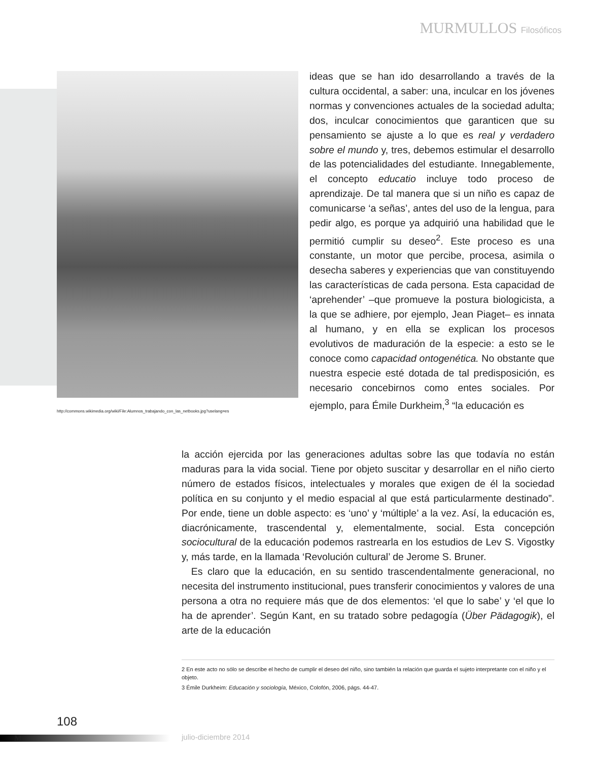MURMULLOS Filosóficos
http://commons.wikimedia.org/wiki/File:Alumnos_trabajando_con_las_netbooks.jpg?uselang=es
ideas que se han ido desarrollando a través de la cultura occidental, a saber: una, inculcar en los jóvenes normas y convenciones actuales de la sociedad adulta; dos, inculcar conocimientos que garanticen que su pensamiento se ajuste a lo que es real y verdadero sobre el mundo y, tres, debemos estimular el desarrollo de las potencialidades del estudiante. Innegablemente, el concepto educatio incluye todo proceso de aprendizaje. De tal manera que si un niño es capaz de comunicarse ‘a señas’, antes del uso de la lengua, para pedir algo, es porque ya adquirió una habilidad que le permitió cumplir su deseo<sup>2</sup>. Este proceso es una constante, un motor que percibe, procesa, asimila o desecha saberes y experiencias que van constituyendo las características de cada persona. Esta capacidad de ‘aprehender’ –que promueve la postura biologicista, a la que se adhiere, por ejemplo, Jean Piaget– es innata al humano, y en ella se explican los procesos evolutivos de maduración de la especie: a esto se le conoce como capacidad ontogenética. No obstante que nuestra especie esté dotada de tal predisposición, es necesario concebirnos como entes sociales. Por ejemplo, para Émile Durkheim,<sup>3</sup> “la educación es
la acción ejercida por las generaciones adultas sobre las que todavía no están maduras para la vida social. Tiene por objeto suscitar y desarrollar en el niño cierto número de estados físicos, intelectuales y morales que exigen de él la sociedad política en su conjunto y el medio espacial al que está particularmente destinado”. Por ende, tiene un doble aspecto: es ‘uno’ y ‘múltiple’ a la vez. Así, la educación es, diacrónicamente, trascendental y, elementalmente, social. Esta concepción sociocultural de la educación podemos rastrearla en los estudios de Lev S. Vigostky y, más tarde, en la llamada ‘Revolución cultural’ de Jerome S. Bruner.
Es claro que la educación, en su sentido trascendentalmente generacional, no necesita del instrumento institucional, pues transferir conocimientos y valores de una persona a otra no requiere más que de dos elementos: ‘el que lo sabe’ y ‘el que lo ha de aprender’. Según Kant, en su tratado sobre pedagogía (Über Pädagogik), el arte de la educación
2 En este acto no sólo se describe el hecho de cumplir el deseo del niño, sino también la relación que guarda el sujeto interpretante con el niño y el objeto.
3 Émile Durkheim: Educación y sociología, México, Colofón, 2006, págs. 44-47.
108
M julio-diciembre 2014